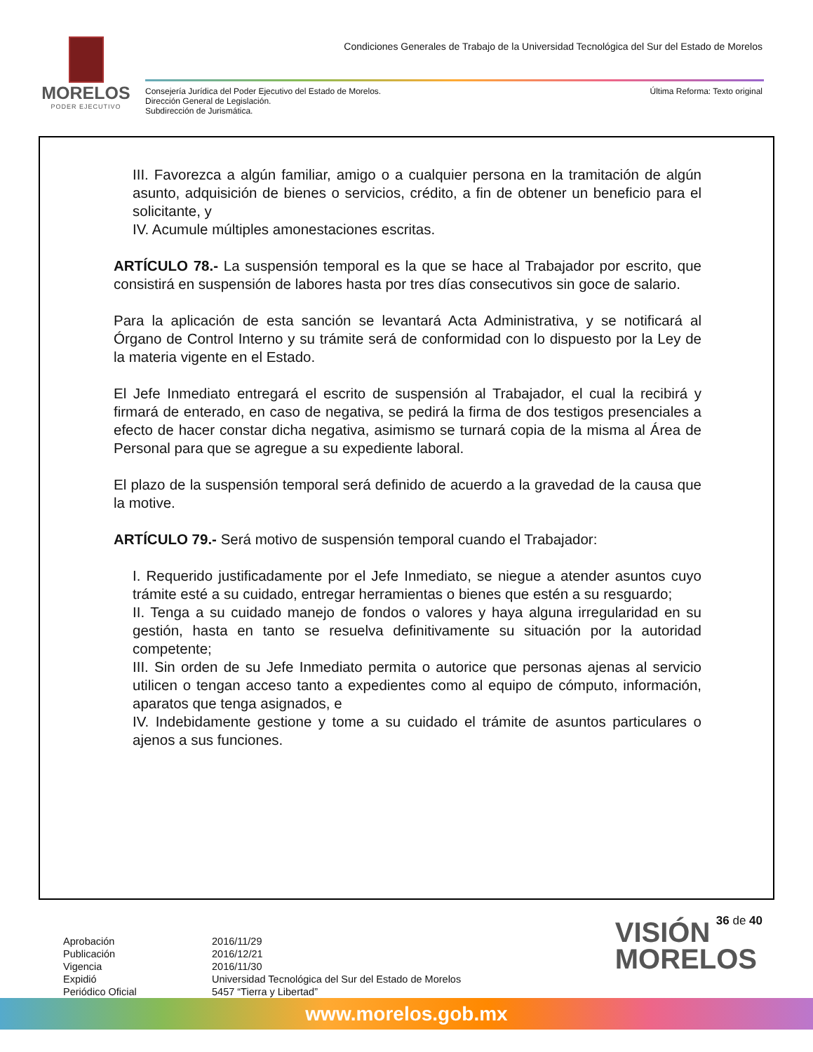MORELOS
PODER EJECUTIVO
Condiciones Generales de Trabajo de la Universidad Tecnológica del Sur del Estado de Morelos
Consejería Jurídica del Poder Ejecutivo del Estado de Morelos.
Dirección General de Legislación.
Subdirección de Jurismática.
Última Reforma: Texto original
III. Favorezca a algún familiar, amigo o a cualquier persona en la tramitación de algún asunto, adquisición de bienes o servicios, crédito, a fin de obtener un beneficio para el solicitante, y
IV. Acumule múltiples amonestaciones escritas.
ARTÍCULO 78.- La suspensión temporal es la que se hace al Trabajador por escrito, que consistirá en suspensión de labores hasta por tres días consecutivos sin goce de salario.
Para la aplicación de esta sanción se levantará Acta Administrativa, y se notificará al Órgano de Control Interno y su trámite será de conformidad con lo dispuesto por la Ley de la materia vigente en el Estado.
El Jefe Inmediato entregará el escrito de suspensión al Trabajador, el cual la recibirá y firmará de enterado, en caso de negativa, se pedirá la firma de dos testigos presenciales a efecto de hacer constar dicha negativa, asimismo se turnará copia de la misma al Área de Personal para que se agregue a su expediente laboral.
El plazo de la suspensión temporal será definido de acuerdo a la gravedad de la causa que la motive.
ARTÍCULO 79.- Será motivo de suspensión temporal cuando el Trabajador:
I. Requerido justificadamente por el Jefe Inmediato, se niegue a atender asuntos cuyo trámite esté a su cuidado, entregar herramientas o bienes que estén a su resguardo;
II. Tenga a su cuidado manejo de fondos o valores y haya alguna irregularidad en su gestión, hasta en tanto se resuelva definitivamente su situación por la autoridad competente;
III. Sin orden de su Jefe Inmediato permita o autorice que personas ajenas al servicio utilicen o tengan acceso tanto a expedientes como al equipo de cómputo, información, aparatos que tenga asignados, e
IV. Indebidamente gestione y tome a su cuidado el trámite de asuntos particulares o ajenos a sus funciones.
36 de 40
Aprobación
Publicación
Vigencia
Expidió
Periódico Oficial
2016/11/29
2016/12/21
2016/11/30
Universidad Tecnológica del Sur del Estado de Morelos
5457 “Tierra y Libertad”
VISIÓN
MORELOS
www.morelos.gob.mx